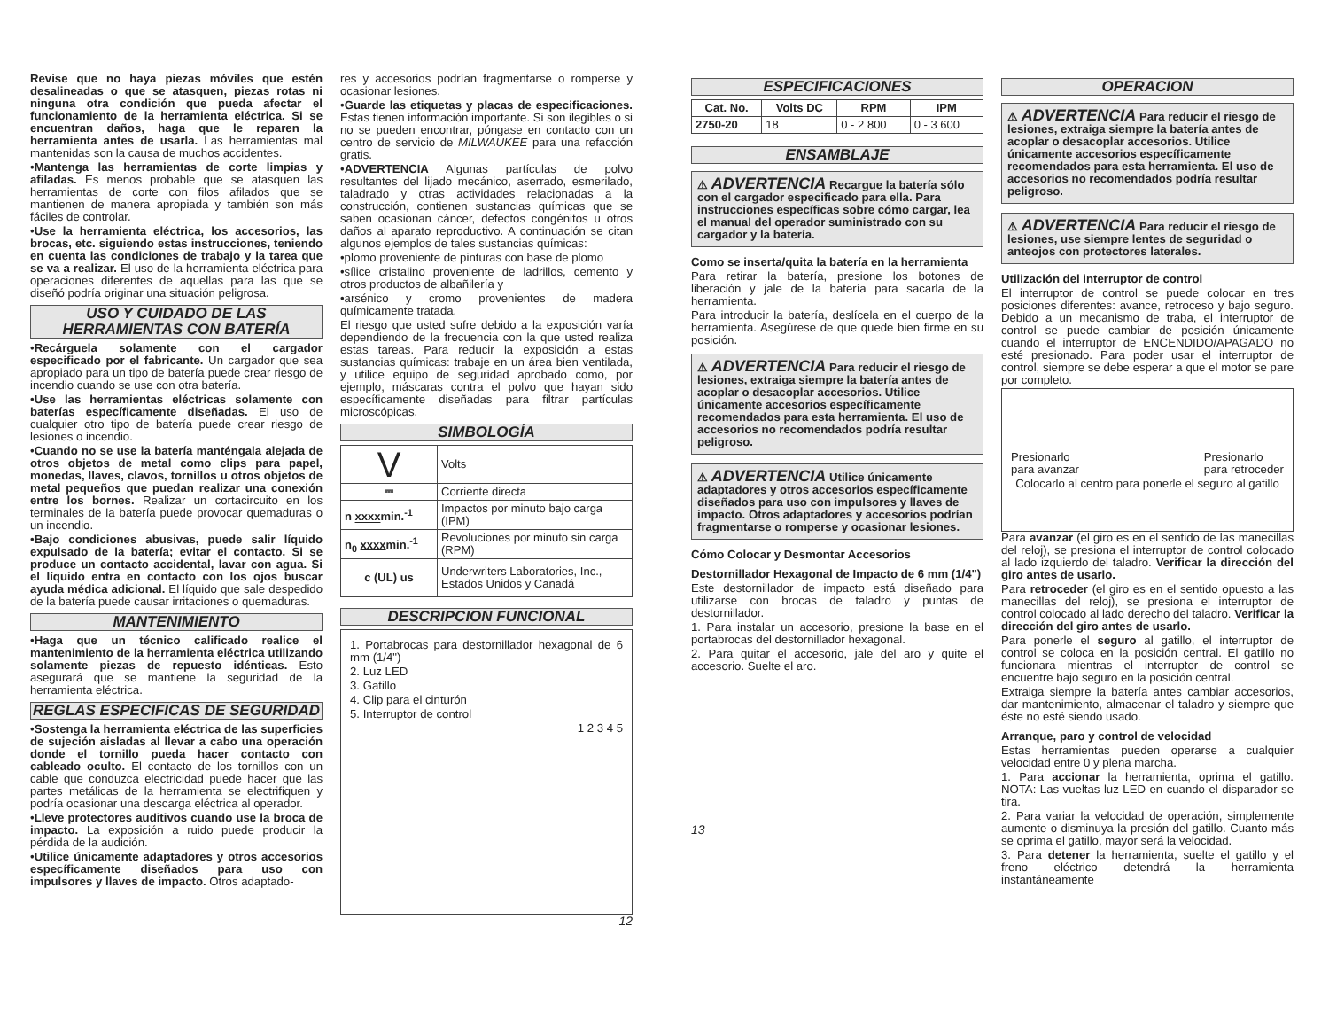Revise que no haya piezas móviles que estén desalineadas o que se atasquen, piezas rotas ni ninguna otra condición que pueda afectar el funcionamiento de la herramienta eléctrica. Si se encuentran daños, haga que le reparen la herramienta antes de usarla. Las herramientas mal mantenidas son la causa de muchos accidentes.
•Mantenga las herramientas de corte limpias y afiladas. Es menos probable que se atasquen las herramientas de corte con filos afilados que se mantienen de manera apropiada y también son más fáciles de controlar.
•Use la herramienta eléctrica, los accesorios, las brocas, etc. siguiendo estas instrucciones, teniendo en cuenta las condiciones de trabajo y la tarea que se va a realizar. El uso de la herramienta eléctrica para operaciones diferentes de aquellas para las que se diseñó podría originar una situación peligrosa.
USO Y CUIDADO DE LAS HERRAMIENTAS CON BATERÍA
•Recárguela solamente con el cargador especificado por el fabricante. Un cargador que sea apropiado para un tipo de batería puede crear riesgo de incendio cuando se use con otra batería.
•Use las herramientas eléctricas solamente con baterías específicamente diseñadas. El uso de cualquier otro tipo de batería puede crear riesgo de lesiones o incendio.
•Cuando no se use la batería manténgala alejada de otros objetos de metal como clips para papel, monedas, llaves, clavos, tornillos u otros objetos de metal pequeños que puedan realizar una conexión entre los bornes. Realizar un cortacircuito en los terminales de la batería puede provocar quemaduras o un incendio.
•Bajo condiciones abusivas, puede salir líquido expulsado de la batería; evitar el contacto. Si se produce un contacto accidental, lavar con agua. Si el líquido entra en contacto con los ojos buscar ayuda médica adicional. El líquido que sale despedido de la batería puede causar irritaciones o quemaduras.
MANTENIMIENTO
•Haga que un técnico calificado realice el mantenimiento de la herramienta eléctrica utilizando solamente piezas de repuesto idénticas. Esto asegurará que se mantiene la seguridad de la herramienta eléctrica.
REGLAS ESPECIFICAS DE SEGURIDAD
•Sostenga la herramienta eléctrica de las superficies de sujeción aisladas al llevar a cabo una operación donde el tornillo pueda hacer contacto con cableado oculto. El contacto de los tornillos con un cable que conduzca electricidad puede hacer que las partes metálicas de la herramienta se electrifiquen y podría ocasionar una descarga eléctrica al operador.
•Lleve protectores auditivos cuando use la broca de impacto. La exposición a ruido puede producir la pérdida de la audición.
•Utilice únicamente adaptadores y otros accesorios específicamente diseñados para uso con impulsores y llaves de impacto. Otros adaptado-
res y accesorios podrían fragmentarse o romperse y ocasionar lesiones.
•Guarde las etiquetas y placas de especificaciones. Estas tienen información importante. Si son ilegibles o si no se pueden encontrar, póngase en contacto con un centro de servicio de MILWAUKEE para una refacción gratis.
•ADVERTENCIA Algunas partículas de polvo resultantes del lijado mecánico, aserrado, esmerilado, taladrado y otras actividades relacionadas a la construcción, contienen sustancias químicas que se saben ocasionan cáncer, defectos congénitos u otros daños al aparato reproductivo. A continuación se citan algunos ejemplos de tales sustancias químicas:
•plomo proveniente de pinturas con base de plomo
•sílice cristalino proveniente de ladrillos, cemento y otros productos de albañilería y
•arsénico y cromo provenientes de madera químicamente tratada.
El riesgo que usted sufre debido a la exposición varía dependiendo de la frecuencia con la que usted realiza estas tareas. Para reducir la exposición a estas sustancias químicas: trabaje en un área bien ventilada, y utilice equipo de seguridad aprobado como, por ejemplo, máscaras contra el polvo que hayan sido específicamente diseñadas para filtrar partículas microscópicas.
SIMBOLOGÍA
| V | Volts |
| ⎓ | Corriente directa |
| n xxxx min.<sup>-1</sup> | Impactos por minuto bajo carga (IPM) |
| n<sub>0</sub> xxxx min.<sup>-1</sup> | Revoluciones por minuto sin carga (RPM) |
| c (UL) us | Underwriters Laboratories, Inc., Estados Unidos y Canadá |
DESCRIPCION FUNCIONAL
1. Portabrocas para destornillador hexagonal de 6 mm (1/4")
2. Luz LED
3. Gatillo
4. Clip para el cinturón
5. Interruptor de control
1 2 3 4 5
12
ESPECIFICACIONES
| Cat. No. | Volts DC | RPM | IPM |
| --- | --- | --- | --- |
| 2750-20 | 18 | 0 - 2 800 | 0 - 3 600 |
ENSAMBLAJE
⚠ ADVERTENCIA Recargue la batería sólo con el cargador especificado para ella. Para instrucciones específicas sobre cómo cargar, lea el manual del operador suministrado con su cargador y la batería.
Como se inserta/quita la batería en la herramienta
Para retirar la batería, presione los botones de liberación y jale de la batería para sacarla de la herramienta.
Para introducir la batería, deslícela en el cuerpo de la herramienta. Asegúrese de que quede bien firme en su posición.
⚠ ADVERTENCIA Para reducir el riesgo de lesiones, extraiga siempre la batería antes de acoplar o desacoplar accesorios. Utilice únicamente accesorios específicamente recomendados para esta herramienta. El uso de accesorios no recomendados podría resultar peligroso.
⚠ ADVERTENCIA Utilice únicamente adaptadores y otros accesorios específicamente diseñados para uso con impulsores y llaves de impacto. Otros adaptadores y accesorios podrían fragmentarse o romperse y ocasionar lesiones.
Cómo Colocar y Desmontar Accesorios
Destornillador Hexagonal de Impacto de 6 mm (1/4")
Este destornillador de impacto está diseñado para utilizarse con brocas de taladro y puntas de destornillador.
1. Para instalar un accesorio, presione la base en el portabrocas del destornillador hexagonal.
2. Para quitar el accesorio, jale del aro y quite el accesorio. Suelte el aro.
13
OPERACION
⚠ ADVERTENCIA Para reducir el riesgo de lesiones, extraiga siempre la batería antes de acoplar o desacoplar accesorios. Utilice únicamente accesorios específicamente recomendados para esta herramienta. El uso de accesorios no recomendados podría resultar peligroso.
⚠ ADVERTENCIA Para reducir el riesgo de lesiones, use siempre lentes de seguridad o anteojos con protectores laterales.
Utilización del interruptor de control
El interruptor de control se puede colocar en tres posiciones diferentes: avance, retroceso y bajo seguro. Debido a un mecanismo de traba, el interruptor de control se puede cambiar de posición únicamente cuando el interruptor de ENCENDIDO/APAGADO no esté presionado. Para poder usar el interruptor de control, siempre se debe esperar a que el motor se pare por completo.
Presionarlo
para avanzar Presionarlo
para retroceder
Colocarlo al centro para ponerle el seguro al gatillo
Para avanzar (el giro es en el sentido de las manecillas del reloj), se presiona el interruptor de control colocado al lado izquierdo del taladro. Verificar la dirección del giro antes de usarlo.
Para retroceder (el giro es en el sentido opuesto a las manecillas del reloj), se presiona el interruptor de control colocado al lado derecho del taladro. Verificar la dirección del giro antes de usarlo.
Para ponerle el seguro al gatillo, el interruptor de control se coloca en la posición central. El gatillo no funcionara mientras el interruptor de control se encuentre bajo seguro en la posición central.
Extraiga siempre la batería antes cambiar accesorios, dar mantenimiento, almacenar el taladro y siempre que éste no esté siendo usado.
Arranque, paro y control de velocidad
Estas herramientas pueden operarse a cualquier velocidad entre 0 y plena marcha.
1. Para accionar la herramienta, oprima el gatillo. NOTA: Las vueltas luz LED en cuando el disparador se tira.
2. Para variar la velocidad de operación, simplemente aumente o disminuya la presión del gatillo. Cuanto más se oprima el gatillo, mayor será la velocidad.
3. Para detener la herramienta, suelte el gatillo y el freno eléctrico detendrá la herramienta instantáneamente